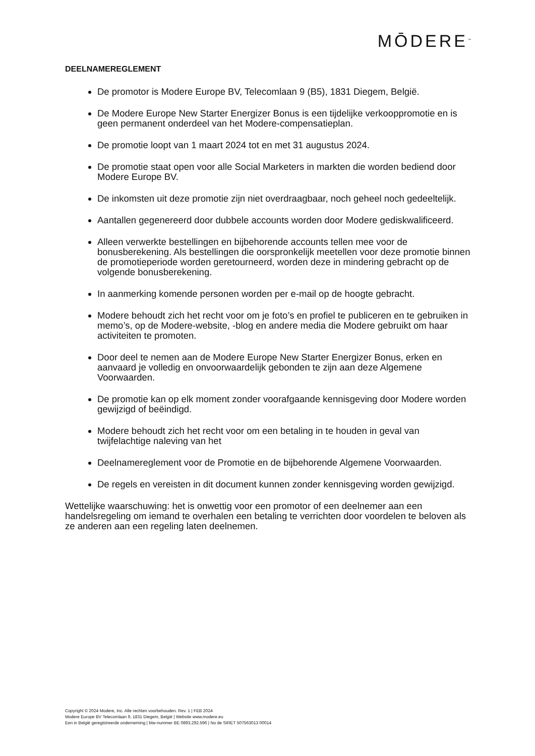MŌDERE<sup>™</sup>
DEELNAMEREGLEMENT
De promotor is Modere Europe BV, Telecomlaan 9 (B5), 1831 Diegem, België.
De Modere Europe New Starter Energizer Bonus is een tijdelijke verkooppromotie en is geen permanent onderdeel van het Modere-compensatieplan.
De promotie loopt van 1 maart 2024 tot en met 31 augustus 2024.
De promotie staat open voor alle Social Marketers in markten die worden bediend door Modere Europe BV.
De inkomsten uit deze promotie zijn niet overdraagbaar, noch geheel noch gedeeltelijk.
Aantallen gegenereerd door dubbele accounts worden door Modere gediskwalificeerd.
Alleen verwerkte bestellingen en bijbehorende accounts tellen mee voor de bonusberekening. Als bestellingen die oorspronkelijk meetellen voor deze promotie binnen de promotieperiode worden geretourneerd, worden deze in mindering gebracht op de volgende bonusberekening.
In aanmerking komende personen worden per e-mail op de hoogte gebracht.
Modere behoudt zich het recht voor om je foto’s en profiel te publiceren en te gebruiken in memo’s, op de Modere-website, -blog en andere media die Modere gebruikt om haar activiteiten te promoten.
Door deel te nemen aan de Modere Europe New Starter Energizer Bonus, erken en aanvaard je volledig en onvoorwaardelijk gebonden te zijn aan deze Algemene Voorwaarden.
De promotie kan op elk moment zonder voorafgaande kennisgeving door Modere worden gewijzigd of beëindigd.
Modere behoudt zich het recht voor om een betaling in te houden in geval van twijfelachtige naleving van het
Deelnamereglement voor de Promotie en de bijbehorende Algemene Voorwaarden.
De regels en vereisten in dit document kunnen zonder kennisgeving worden gewijzigd.
Wettelijke waarschuwing: het is onwettig voor een promotor of een deelnemer aan een handelsregeling om iemand te overhalen een betaling te verrichten door voordelen te beloven als ze anderen aan een regeling laten deelnemen.
Copyright © 2024 Modere, Inc. Alle rechten voorbehouden. Rev. 1 | FEB 2024
Modere Europe BV Telecomlaan 9, 1831 Diegem, België | Website www.modere.eu
Een in België geregistreerde onderneming | btw-nummer BE 0893.292.596 | No de SIRET 507563013 00014